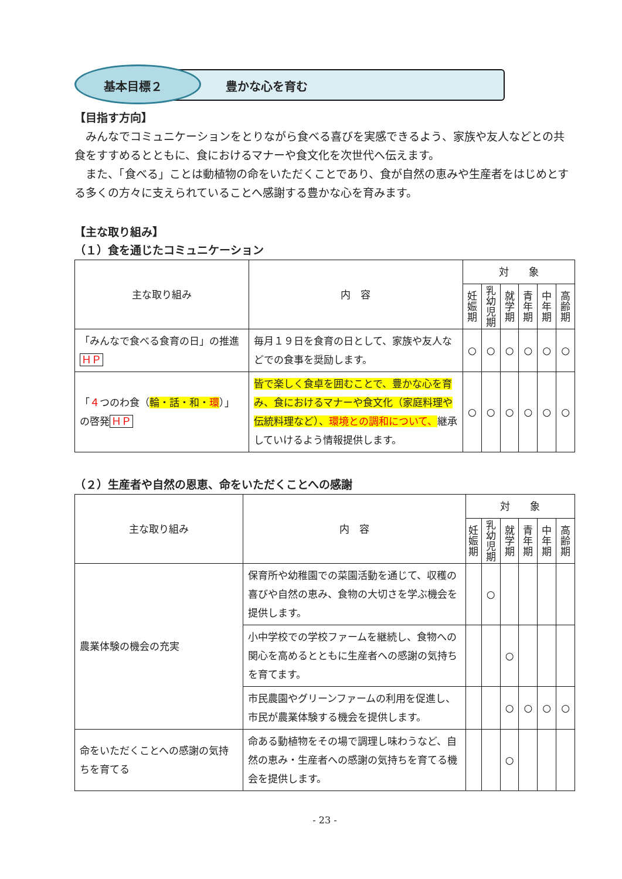基本目標２ 豊かな心を育む
【目指す方向】
みんなでコミュニケーションをとりながら食べる喜びを実感できるよう、家族や友人などとの共食をすすめるとともに、食におけるマナーや食文化を次世代へ伝えます。
また、「食べる」ことは動植物の命をいただくことであり、食が自然の恵みや生産者をはじめとする多くの方々に支えられていることへ感謝する豊かな心を育みます。
【主な取り組み】
（１）食を通じたコミュニケーション
| 主な取り組み | 内 容 | 対 象 | | | | | |
| --- | --- | --- | --- | --- | --- | --- | --- |
| | | 妊娠期 | 乳幼児期 | 就学期 | 青年期 | 中年期 | 高齢期 |
| 「みんなで食べる食育の日」の推進 ＨＰ | 毎月１９日を食育の日として、家族や友人などでの食事を奨励します。 | ○ | ○ | ○ | ○ | ○ | ○ |
| 「 ４ つのわ食（ 輪・話・和・ 環 ）」の啓発 ＨＰ | 皆で楽しく食卓を囲むことで、豊かな心を育み、食におけるマナーや食文化（家庭料理や伝統料理など）、 環境との調和について、 継承していけるよう情報提供します。 | ○ | ○ | ○ | ○ | ○ | ○ |
（２）生産者や自然の恩恵、命をいただくことへの感謝
| 主な取り組み | 内 容 | 対 象 | | | | | |
| --- | --- | --- | --- | --- | --- | --- | --- |
| | | 妊娠期 | 乳幼児期 | 就学期 | 青年期 | 中年期 | 高齢期 |
| 農業体験の機会の充実 | 保育所や幼稚園での菜園活動を通じて、収穫の喜びや自然の恵み、食物の大切さを学ぶ機会を提供します。 | | ○ | | | | |
| | 小中学校での学校ファームを継続し、食物への関心を高めるとともに生産者への感謝の気持ちを育てます。 | | | ○ | | | |
| | 市民農園やグリーンファームの利用を促進し、市民が農業体験する機会を提供します。 | | | ○ | ○ | ○ | ○ |
| 命をいただくことへの感謝の気持ちを育てる | 命ある動植物をその場で調理し味わうなど、自然の恵み・生産者への感謝の気持ちを育てる機会を提供します。 | | | ○ | | | |
- 23 -